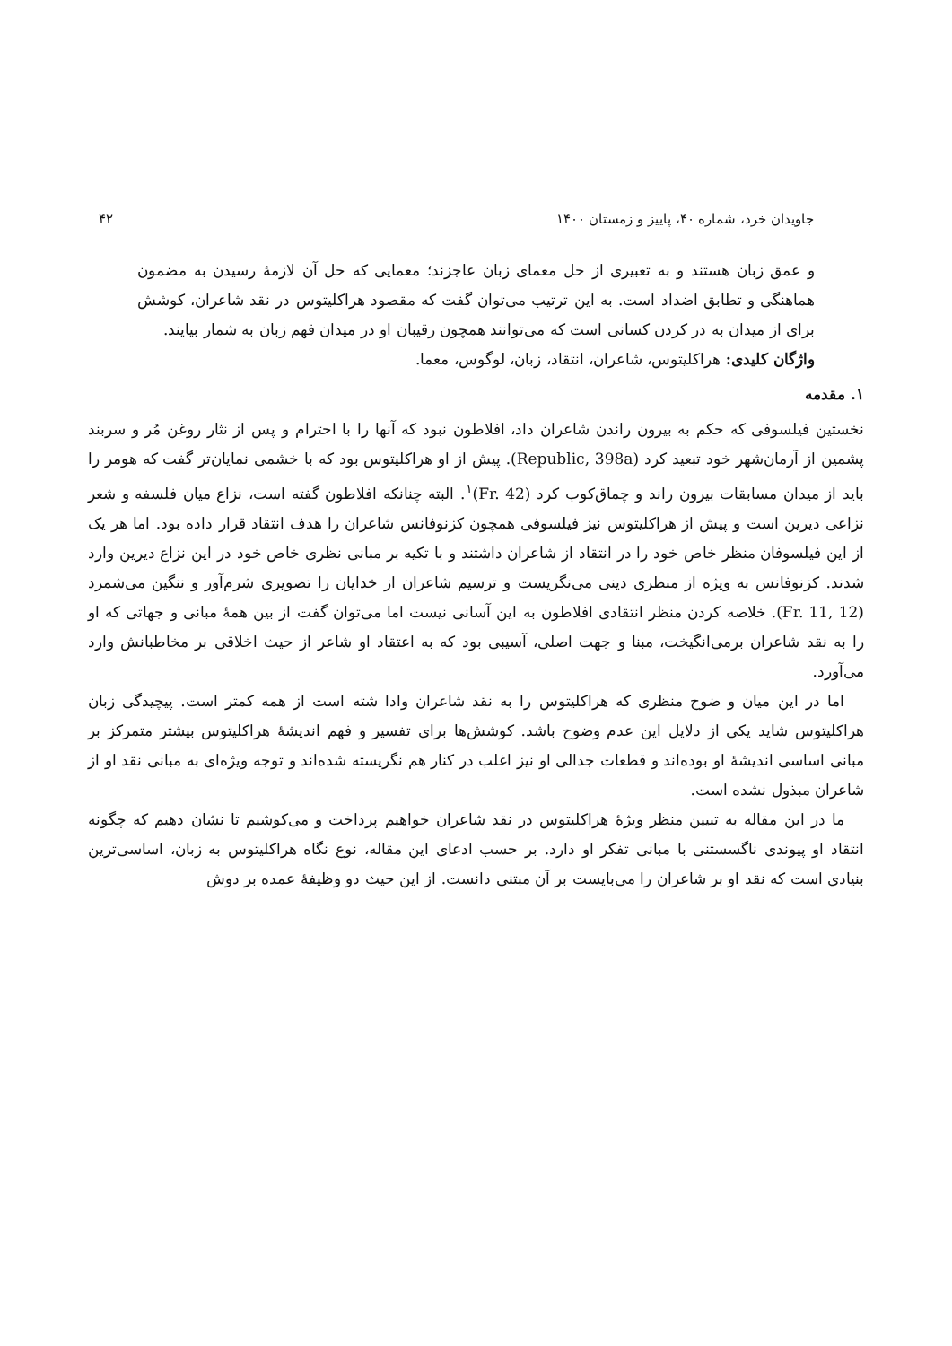جاویدان خرد، شماره ۴۰، پاییز و زمستان ۱۴۰۰ ۴۲
و عمق زبان هستند و به تعبیری از حل معمای زبان عاجزند؛ معمایی که حل آن لازمهٔ رسیدن به مضمون هماهنگی و تطابق اضداد است. به این ترتیب می‌توان گفت که مقصود هراکلیتوس در نقد شاعران، کوشش برای از میدان به در کردن کسانی است که می‌توانند همچون رقیبان او در میدان فهم زبان به شمار بیایند.
واژگان کلیدی: هراکلیتوس، شاعران، انتقاد، زبان، لوگوس، معما.
۱. مقدمه
نخستین فیلسوفی که حکم به بیرون راندن شاعران داد، افلاطون نبود که آنها را با احترام و پس از نثار روغن مُر و سربند پشمین از آرمان‌شهر خود تبعید کرد (Republic, 398a). پیش از او هراکلیتوس بود که با خشمی نمایان‌تر گفت که هومر را باید از میدان مسابقات بیرون راند و چماق‌کوب کرد (Fr. 42)<sup>۱</sup>. البته چنانکه افلاطون گفته است، نزاع میان فلسفه و شعر نزاعی دیرین است و پیش از هراکلیتوس نیز فیلسوفی همچون کزنوفانس شاعران را هدف انتقاد قرار داده بود. اما هر یک از این فیلسوفان منظر خاص خود را در انتقاد از شاعران داشتند و با تکیه بر مبانی نظری خاص خود در این نزاع دیرین وارد شدند. کزنوفانس به ویژه از منظری دینی می‌نگریست و ترسیم شاعران از خدایان را تصویری شرم‌آور و ننگین می‌شمرد (Fr. 11, 12). خلاصه کردن منظر انتقادی افلاطون به این آسانی نیست اما می‌توان گفت از بین همهٔ مبانی و جهاتی که او را به نقد شاعران برمی‌انگیخت، مبنا و جهت اصلی، آسیبی بود که به اعتقاد او شاعر از حیث اخلاقی بر مخاطبانش وارد می‌آورد.
اما در این میان و ضوح منظری که هراکلیتوس را به نقد شاعران وادا شته است از همه کمتر است. پیچیدگی زبان هراکلیتوس شاید یکی از دلایل این عدم وضوح باشد. کوشش‌ها برای تفسیر و فهم اندیشهٔ هراکلیتوس بیشتر متمرکز بر مبانی اساسی اندیشهٔ او بوده‌اند و قطعات جدالی او نیز اغلب در کنار هم نگریسته شده‌اند و توجه ویژه‌ای به مبانی نقد او از شاعران مبذول نشده است.
ما در این مقاله به تبیین منظر ویژهٔ هراکلیتوس در نقد شاعران خواهیم پرداخت و می‌کوشیم تا نشان دهیم که چگونه انتقاد او پیوندی ناگسستنی با مبانی تفکر او دارد. بر حسب ادعای این مقاله، نوع نگاه هراکلیتوس به زبان، اساسی‌ترین بنیادی است که نقد او بر شاعران را می‌بایست بر آن مبتنی دانست. از این حیث دو وظیفهٔ عمده بر دوش